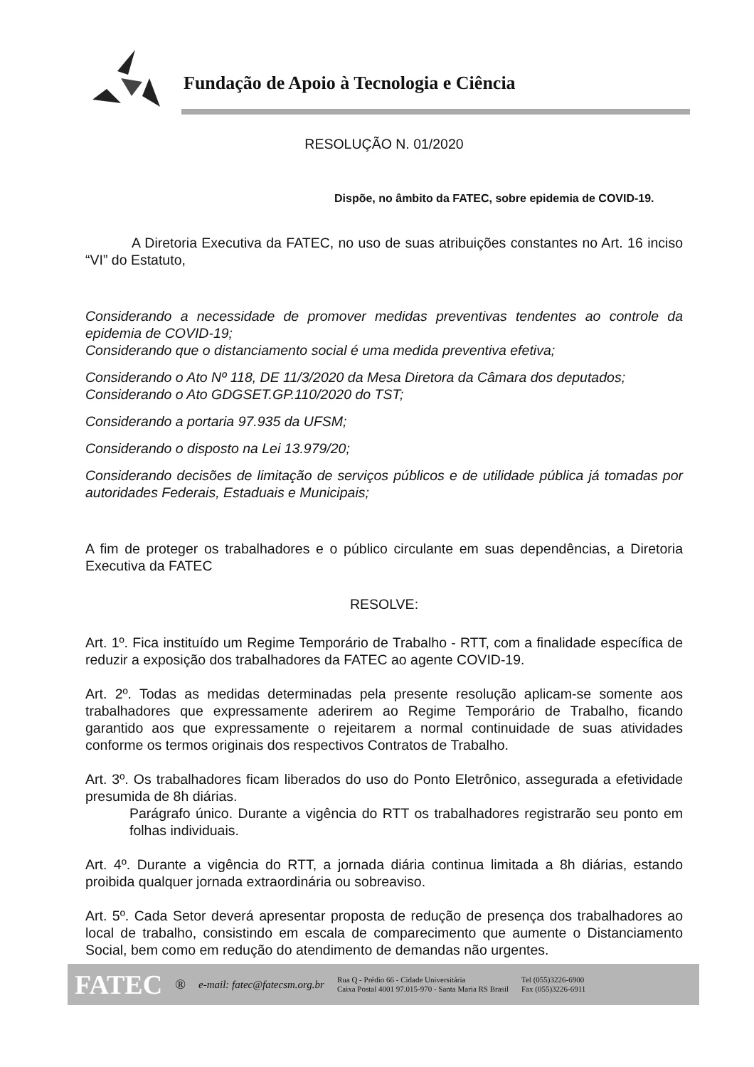Fundação de Apoio à Tecnologia e Ciência
RESOLUÇÃO N. 01/2020
Dispõe, no âmbito da FATEC, sobre epidemia de COVID-19.
A Diretoria Executiva da FATEC, no uso de suas atribuições constantes no Art. 16 inciso “VI” do Estatuto,
Considerando a necessidade de promover medidas preventivas tendentes ao controle da epidemia de COVID-19;
Considerando que o distanciamento social é uma medida preventiva efetiva;
Considerando o Ato Nº 118, DE 11/3/2020 da Mesa Diretora da Câmara dos deputados;
Considerando o Ato GDGSET.GP.110/2020 do TST;
Considerando a portaria 97.935 da UFSM;
Considerando o disposto na Lei 13.979/20;
Considerando decisões de limitação de serviços públicos e de utilidade pública já tomadas por autoridades Federais, Estaduais e Municipais;
A fim de proteger os trabalhadores e o público circulante em suas dependências, a Diretoria Executiva da FATEC
RESOLVE:
Art. 1º. Fica instituído um Regime Temporário de Trabalho - RTT, com a finalidade específica de reduzir a exposição dos trabalhadores da FATEC ao agente COVID-19.
Art. 2º. Todas as medidas determinadas pela presente resolução aplicam-se somente aos trabalhadores que expressamente aderirem ao Regime Temporário de Trabalho, ficando garantido aos que expressamente o rejeitarem a normal continuidade de suas atividades conforme os termos originais dos respectivos Contratos de Trabalho.
Art. 3º. Os trabalhadores ficam liberados do uso do Ponto Eletrônico, assegurada a efetividade presumida de 8h diárias.
Parágrafo único. Durante a vigência do RTT os trabalhadores registrarão seu ponto em folhas individuais.
Art. 4º. Durante a vigência do RTT, a jornada diária continua limitada a 8h diárias, estando proibida qualquer jornada extraordinária ou sobreaviso.
Art. 5º. Cada Setor deverá apresentar proposta de redução de presença dos trabalhadores ao local de trabalho, consistindo em escala de comparecimento que aumente o Distanciamento Social, bem como em redução do atendimento de demandas não urgentes.
FATEC ® e-mail: fatec@fatecsm.org.br Rua Q - Prédio 66 - Cidade Universitária
Caixa Postal 4001 97.015-970 - Santa Maria RS Brasil Tel (055)3226-6900
Fax (055)3226-6911